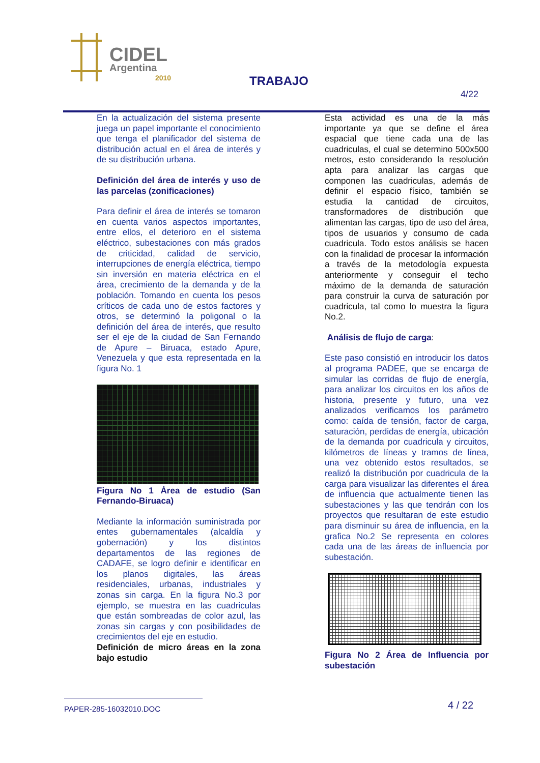CIDEL
Argentina
2010
TRABAJO
4/22
En la actualización del sistema presente juega un papel importante el conocimiento que tenga el planificador del sistema de distribución actual en el área de interés y de su distribución urbana.
Definición del área de interés y uso de las parcelas (zonificaciones)
Para definir el área de interés se tomaron en cuenta varios aspectos importantes, entre ellos, el deterioro en el sistema eléctrico, subestaciones con más grados de criticidad, calidad de servicio, interrupciones de energía eléctrica, tiempo sin inversión en materia eléctrica en el área, crecimiento de la demanda y de la población. Tomando en cuenta los pesos críticos de cada uno de estos factores y otros, se determinó la poligonal o la definición del área de interés, que resulto ser el eje de la ciudad de San Fernando de Apure – Biruaca, estado Apure, Venezuela y que esta representada en la figura No. 1
Figura No 1 Área de estudio (San Fernando-Biruaca)
Mediante la información suministrada por entes gubernamentales (alcaldía y gobernación) y los distintos departamentos de las regiones de CADAFE, se logro definir e identificar en los planos digitales, las áreas residenciales, urbanas, industriales y zonas sin carga. En la figura No.3 por ejemplo, se muestra en las cuadriculas que están sombreadas de color azul, las zonas sin cargas y con posibilidades de crecimientos del eje en estudio.
Definición de micro áreas en la zona bajo estudio
Esta actividad es una de la más importante ya que se define el área espacial que tiene cada una de las cuadriculas, el cual se determino 500x500 metros, esto considerando la resolución apta para analizar las cargas que componen las cuadriculas, además de definir el espacio físico, también se estudia la cantidad de circuitos, transformadores de distribución que alimentan las cargas, tipo de uso del área, tipos de usuarios y consumo de cada cuadricula. Todo estos análisis se hacen con la finalidad de procesar la información a través de la metodología expuesta anteriormente y conseguir el techo máximo de la demanda de saturación para construir la curva de saturación por cuadricula, tal como lo muestra la figura No.2.
Análisis de flujo de carga:
Este paso consistió en introducir los datos al programa PADEE, que se encarga de simular las corridas de flujo de energía, para analizar los circuitos en los años de historia, presente y futuro, una vez analizados verificamos los parámetro como: caída de tensión, factor de carga, saturación, perdidas de energía, ubicación de la demanda por cuadricula y circuitos, kilómetros de líneas y tramos de línea, una vez obtenido estos resultados, se realizó la distribución por cuadricula de la carga para visualizar las diferentes el área de influencia que actualmente tienen las subestaciones y las que tendrán con los proyectos que resultaran de este estudio para disminuir su área de influencia, en la grafica No.2 Se representa en colores cada una de las áreas de influencia por subestación.
Figura No 2 Área de Influencia por subestación
PAPER-285-16032010.DOC 4 / 22